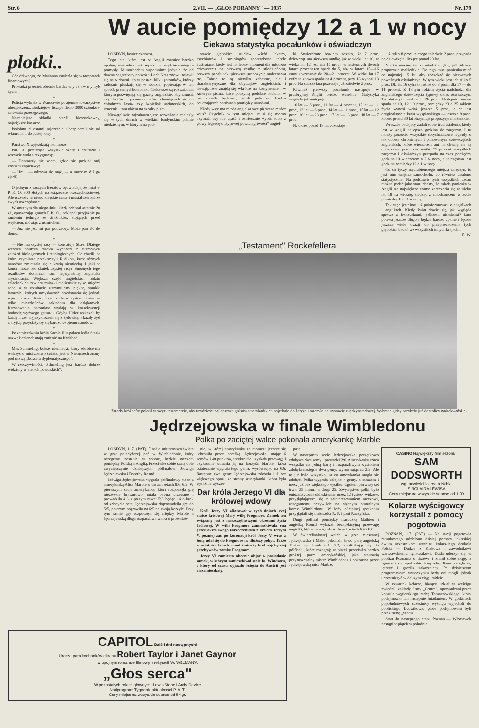Str. 6 2.VII. — „GŁOS PORANNY" — 1937 Nr. 179
plotki..
Cóż dziwnego, że Marianna znalazła się w tarapatach finansowych?
Prowadzi przecież obecnie bardzo w y s t a w n y tryb życia.
*
Policja wykryła w Warszawie potajemne towarzystwo ubezpieczeń... złodziejów, liczące około 3000 członków ze świata przestępczego.
Najmniejsze składki płacili kieszonkowcy, największe kasiarze.
Podobno ci ostatni najczęściej ubezpieczali się od włamania... do pustej kasy.
*
Państwo X wyjeżdżają nad morze.
Pani X przetrząsa wszystkie szafy i szuflady i wreszcie woła z rezygnacją:
— Doprawdy nie wiem, gdzie się podział mój kostium kąpielowy!
— Hm... — odzywa się mąż, — a może m ó l go zjadł?...
*
O jednym z naszych literatów opowiadają, że miał w P. K. O. 300 złotych na książeczce oszczędnościowej. Ale przyszły na niego kiepskie czasy i musiał czerpać ze swych oszczędności.
W smutnym dla niego dniu, kiedy odebrał ostatnie 20 zł., opuszczając gmach P. K. O., poklepał przyjaźnie po ramieniu jednego ze strażników, stojących przed wejściem, mówiąc z uśmiechem:
— Już nie jest mi pan potrzebny. Może pan iść do domu.
*
— Nie ma czystej rasy — konstatuje Shaw. Dlatego wszelka polityka rasowa wychodzi z fałszywych założeń biologicznych i etnologicznych. Od chwili, w której rzymianie przekroczyli Rubikon, krew różnych narodów zmieszała się z krwią niemiecką. I jaki w końcu może być skutek czystej rasy? Smutnych tego rezultatów dostarcza nam najwyraźniej angielska arystokracja. Większa część angielskich rodzin szlacheckich zawiera związki małżeńskie tylko między sobą, a w rezultacie otrzymujemy piękne, smukłe latorośle, których umysłowość przedstawia się jednak wprost rozpaczliwie. Tego rodzaju system dostarcza tylko mieszkańców zakładom dla obłąkanych. Krzyżowania natomiast wydają w konsekwencji hodowlę wyższego gatunku. Gdyby Hitler rozkazał, by każdy t. zw. aryjczyk ożenił się z żydówką, a każdy żyd z aryjką, przysłużyłby się bardzo swojemu narodowi.
*
Po zamieszkaniu króla Karola II w pałacu króla Stasia nazwę Łazienek mają zmienić na Karlsbad.
*
Max Schmeling, bokser niemiecki, który wkrótce ma walczyć o mistrzostwo świata, jest w Niemczech znany pod nazwą „boksera dyplomatycznego".
W rzeczywistości, Schmeling jest bardzo dobrze widziany w sferach „dworskich".
W aucie pomiędzy 12 a 1 w nocy
Ciekawa statystyka pocałunków i oświadczyn
LONDYN, koniec czerwca.
Tego lata, które jest w Anglii również bardzo upalne, nietrudno jest wpaść na najdziwaczniejsze pomysły. Mimochodem wspomnimy jedynie, że od dawna pogrzebany potwór z Loch Ness znowu pojawił się na widowni i to w postaci kilku potomków, którzy radośnie pluskają się w wodzie, popierając w ten sposób przemysł hotelarski. Ciekawsze są rozważania, którym poświęcają się gazety angielskie, aby zmusić czytelników i prenumeratorów, chroniących się do chłodnych lasów czy kąpielisk nadmorskich, do rzucenia i tam okiem na szpalty pism.
Niewątpliwie najzabawniejsze rozważania znalazły się w tych dniach w wielkim londyńskim piśmie niedzielnym, w którym na pod-
stawie głębokich studiów wśród lekarzy, psychiatrów i socjologów sporządzono tabele ilustrujące, kiedy jest najlepszy moment dla młodego dziewczęcia na pierwszą randkę z młodzieńcem, perwszy pocałunek, pierwszą propozycję małżeństwa etc. Tabele te są nietylko zabawne, ale i charakterystyczne dla obyczajów angielskich, i niewątpliwie znajdą się wkrótce na kontynencie i w Ameryce pisma, które poczynią podobne badania; w ten sposób będziemy mieli pole do bardzo pouczających porównań pomiędzy narodami.
Kiedy więc ma młoda angielka swe pierwsze rendez vous? Czytelnik w tym miejscu musi się mocno trzymać, aby nie upaść i ostatecznie wybić sobie z głowy legendę o „typowej powściągliwości" angiel-
ki. Stwierdzone bowiem zostało, że 7 proc. dziewcząt ma pierwszą randkę już w wieku lat 10, w wieku lat 12 jest ich 17 proc., w następnych dwóch latach procent ten spada do 5, aby w latach 15—16 znowu wzrosnąć do 20—21 procent. W wieku lat 17 cyfra ta znowu spada na 4 procent, przy 18 wynosi 13 proc. Na starsze lata pozostaje już zaledwie 2 proc.
Również pierwszy pocałunek następuje w pruderyjnej Anglii bardzo wcześnie. Statystyka wygląda jak następuje:
10 lat — 6 proc., 11 lat — 4 procent, 12 lat — 11 proc., 13 lat — 6 proc., 14 lat — 10 proc., 15 lat — 12 proc., 16 lat — 23 proc., 17 lat — 13 proc., 18 lat — 7 proc.
Na okres ponad 18 lat pozostaje
już tylko 8 proc., z czego zaledwie 2 proc. przypada na dziewczęta, liczące ponad 20 lat.
Nie tak niecierpliwi są młodzi anglicy, jeśli idzie o propozycje małżeńskie. Do tego musi panienka mieć co najmniej 15 lat, aby doczekać się pierwszych poważnych oświadczyn. W tym wieku jest ich tylko 5 proc. Dla lat 16 cyfra ta rośnie do 8 proc., dla 17 — do 11 procent. Z 18-tym rokiem życia nadchodzi dla angielskiego dziewczęcia typowy okres oświadczyn. Tu statystyka wykazuje 26 proc. Następnie znowu spada na 10, 12 i 9 proc., pomiędzy 23 a 25 rokiem życia wynosi wciąż jeszcze 5 proc., a co jest oryginalnością kraju wyspiarskiego — jeszcze 9 proc. kobiet ponad 30 lat otrzymuje propozycje małżeńskie.
Wreszcie badający zadali sobie trud ustalenia, kiedy jest w Anglii najlepsza godzina do zaręczyn. I tu należy porzucić wszystkie dotychczasowe legendy o tak dobrze chronionych i pilnowanych dziewczętach angielskich, które wieczorem ani na chwilę nie są opuszczane przez swe matki: 75 procent wszystkich zaręczyn i oświadczyn przypada na czas pomiędzy godziną 10 wieczorem a 2 w nocy, a najczęstsza jest godzina pomiędzy 12 a 1 w nocy.
Co się tyczy najulubieńszego miejsca zaręczyn, to jest nim wnętrze samochodu, co również ustalono statystycznie. Na podstawie tych wszystkich badań można podać jako stan idealny, że młoda panienka w Anglii ma największe szanse zaręczenia się w wieku lat 18 na wiosnę, siedząc z młodzieńcem w aucie pomiędzy 10 a 1 w nocy.
Tak więc jesteśmy już poinformowani o angielkach i angilkach. Kiedy świat dowie się, jak wygląda sprawa z francuzkami, polkami, niemkami? Lato potrwa jeszcze długo i będzie bardzo upalne i będzie jeszcze wiele okazji do przeprowadzenia tych głębokich badań we wszystkich innych krajach...
E. W.
„Testament" Rockefellera
Zmarły król nafty polecił w swym testamencie, aby trzydzieści najlepszych girlsów amerykańskich pojechało do Paryża i tańczyło na wystawie międzynarodowej. Wybrane girlsy przybyły już do stolicy nadsekwańskiej.
Jędrzejowska w finale Wimbledonu
Polka po zaciętej walce pokonała amerykankę Marble
LONDYN, 1. 7. (PAT). Finał o mistrzostwo świata w grze pojedyńczej pań w Wimbledonie, który rozegrany zostanie w sobotę, będzie meczem pomiędzy Polską a Anglią. Przeciwko sobie staną obie zwycięzczynie dzisiejszych półfinałów Jadwiga Jędrzejowska i Dorothy Round.
Jadwiga Jędrzejowska wygrała półfinałowy mecz z amerykanką Alice Marble w dwuch setach 8:6, 6:2. W pierwszym secie amerykanka, która rozpoczęła grę niezwykle brawurowo, miała pewną przewagę i prowadziła 4:3, a po tym nawet 5:3, będąc już o krok od zdobycia seta. Jędrzejowska doprowadziła grę do 5:5, po czym poprawiła na 6:5 na swoją korzyść. Przy tym stanie gry rozpoczęła się między Marble a Jędrzejowską długa rozpaczliwa walka o prowadze-
nie, w której amerykanka na moment jeszcze się uchroniła przez porażką. Jędrzejowska, mając 6 gemów i 40 punktów, trzykrotnie uzyskała przewagę i trzykrotnie utraciła ją na korzyść Marble, która ostatecznie wygrała tego gema, wyrównując na 6:6. Następne dwa gemy Jędrzejowska zdobyła już bez większego oporu ze strony amerykanki, która była wyraźnie wyczer-
Dar króla Jerzego VI dla królowej wdowy
Król Jerzy VI ofiarował w tych dniach swej matce królowej Mary willę Frogmore. Zamek ten związany jest z najszczęśliwszymi okresami życia królowej. W willi Frogmore zamieszkiwała ona przez okres swego narzeczeństwa z królem Jerzym V, później zaś po koronacji król Jerzy V wraz z żoną udał się do Frogmore na dłuższy pobyt. Także w ostatnich latach przed śmiercią król najchętniej przebywał w zamku Frogmore.
Jerzy VI zamierza obecnie objąć w posiadanie zamek, w którym zamieszkiwał stale ks. Windsoru, a który od czasu wyjazdu księcia do Austrii jest niezamieszkały.
pana.
W następnym secie Jędrzejowska początkowo zdobywa dwa gemy i prowadzi 2:0. Amerykanka rzuca wszystko na jedną kartę i rozpaczliwym wysiłkiem zdobyła następne dwa gemy, wyrównując na 2:2. Ale to już było wszystko, na co amerykanka mogła się zdobyć. Polka wygrała kolejno 4 gemy, a zarazem i mecz już bez większego wysiłku. Ogółem pierwszy set trwał 35 minut, a drugi 25. Zwycięstwo polki było entuzjastycznie oklaskiwane przez 12 tysięcy widzów, przyglądających się z zainteresowaniem meczowi, rozegranemu oczywiście na słynnym centralnym korcie Wimbledonu. W loży oficjalnej spotkaniu przyglądali się ambasador R. P. i pani Raczyńska.
Drugi półfinał pomiędzy francuzką Mathieu i angielką Round wykazał bezapelacyjną przewagę angielki, która zwyciężyła w dwuch setach 6:4 i 6:0.
W ćwierćfinałowej walce w grze mieszanej Jędrzejowska i Mako pokonali łatwo parę angielską Tinkler — Lumb 6:1, 6:2, kwalifikując się do półfinału, który rozegrają w piątek przeciwko bardzo groźnej parze amerykańskiej, jaką stanowią przypuszczalny mistrz Wimbledonu i pokonana przez Jędrzejowską miss Marble.
CASINO Największy film sezonu!
SAM DODSWORTH
wg. powieści laureata Nobla
SINCLAIRA LEWISA
Ceny miejsc na wszystkie seanse od 1.09
Kolarze wyścigowcy korzystali z pomocy pogotowia
POZNAŃ, 1.7. (PAT) — Na stacji pogotowia ratunkowego udzielono dzisiaj pomocy lekarskiej dwum uczestnikom wyścigu kolarskiego dookoła Polski — Dudzie z Krakowa i zawodnikowi warszawskiemu Ignaczakowi. Duda uderzył się w pobliżu Poznania o drzewo i zranił sobie nogę, a Ignaczak zadrapał sobie lewą rękę. Rana poczęła się jątrzyć i groziła zakażeniem. Po dzisiejszym programowym wypoczynku będą oni mogli jednak uczestniczyć w dalszym ciągu raidzie.
W czwartek kolarze, biorący udział w wyścigu zwiedzili zakłady firmy „Centra", oprowadzani przez konsula węgierskiego radcę Tomaszewskiego, który podejmował ich następnie śniadaniem. W godzinach popołudniowych uczestnicy wyścigu wyjechali do pobliskiego Ludwikowa, gdzie podejmowani byli przez firmę „Stomil".
Start do następnego etapu Poznań — Włocławek nastąpi w piątek w południe.
CAPITOL Dziś i dni następnych!
Urocza para kochanków ekranu Robert Taylor i Janet Gaynor
w upojnym romansie filmowym reżyserii W. WELMAN'A
„Głos serca"
W pozostałych rolach głównych: Lewis Stone i Andy Devine
Nadprogram: Tygodnik aktualności P. A. T.
Ceny miejsc na wszystkie seanse od 54 gr.